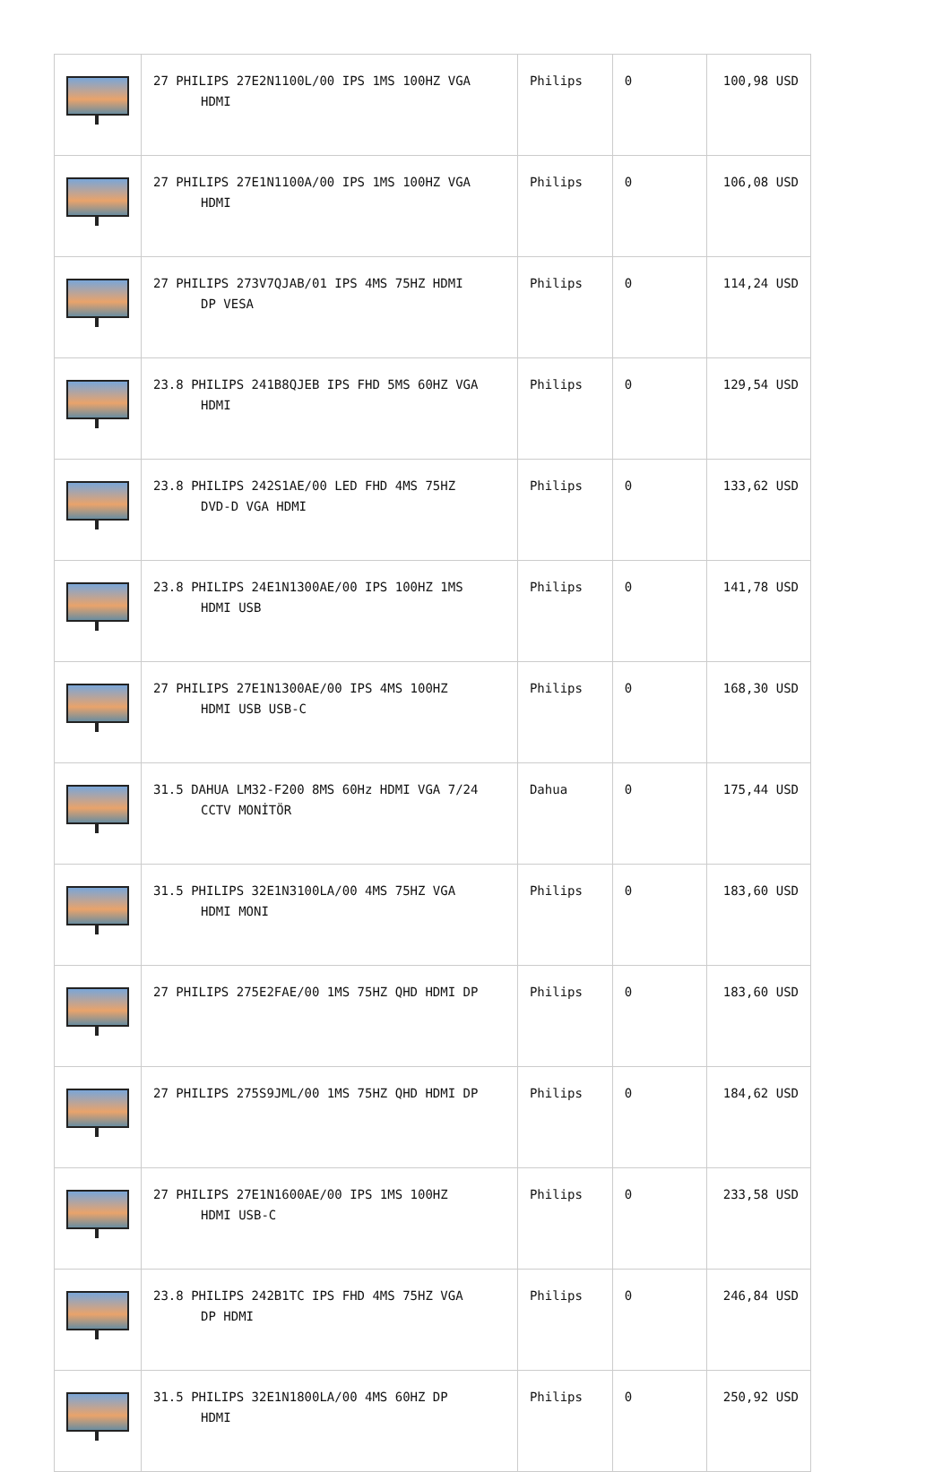| | 27 PHILIPS 27E2N1100L/00 IPS 1MS 100HZ VGA HDMI | Philips | 0 | 100,98 USD |
| | 27 PHILIPS 27E1N1100A/00 IPS 1MS 100HZ VGA HDMI | Philips | 0 | 106,08 USD |
| | 27 PHILIPS 273V7QJAB/01 IPS 4MS 75HZ HDMI DP VESA | Philips | 0 | 114,24 USD |
| | 23.8 PHILIPS 241B8QJEB IPS FHD 5MS 60HZ VGA HDMI | Philips | 0 | 129,54 USD |
| | 23.8 PHILIPS 242S1AE/00 LED FHD 4MS 75HZ DVD-D VGA HDMI | Philips | 0 | 133,62 USD |
| | 23.8 PHILIPS 24E1N1300AE/00 IPS 100HZ 1MS HDMI USB | Philips | 0 | 141,78 USD |
| | 27 PHILIPS 27E1N1300AE/00 IPS 4MS 100HZ HDMI USB USB-C | Philips | 0 | 168,30 USD |
| | 31.5 DAHUA LM32-F200 8MS 60Hz HDMI VGA 7/24 CCTV MONİTÖR | Dahua | 0 | 175,44 USD |
| | 31.5 PHILIPS 32E1N3100LA/00 4MS 75HZ VGA HDMI MONI | Philips | 0 | 183,60 USD |
| | 27 PHILIPS 275E2FAE/00 1MS 75HZ QHD HDMI DP | Philips | 0 | 183,60 USD |
| | 27 PHILIPS 275S9JML/00 1MS 75HZ QHD HDMI DP | Philips | 0 | 184,62 USD |
| | 27 PHILIPS 27E1N1600AE/00 IPS 1MS 100HZ HDMI USB-C | Philips | 0 | 233,58 USD |
| | 23.8 PHILIPS 242B1TC IPS FHD 4MS 75HZ VGA DP HDMI | Philips | 0 | 246,84 USD |
| | 31.5 PHILIPS 32E1N1800LA/00 4MS 60HZ DP HDMI | Philips | 0 | 250,92 USD |